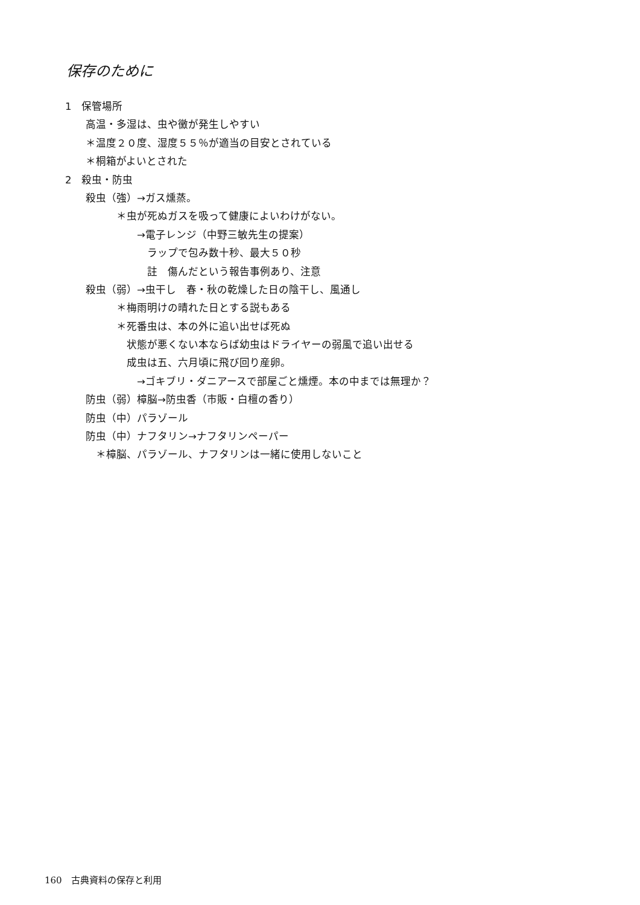保存のために
1　保管場所
　　高温・多湿は、虫や黴が発生しやすい
　　＊温度２０度、湿度５５％が適当の目安とされている
　　＊桐箱がよいとされた
2　殺虫・防虫
　　殺虫（強）→ガス燻蒸。
　　　　　＊虫が死ぬガスを吸って健康によいわけがない。
　　　　　　　→電子レンジ（中野三敏先生の提案）
　　　　　　　　ラップで包み数十秒、最大５０秒
　　　　　　　　註　傷んだという報告事例あり、注意
　　殺虫（弱）→虫干し　春・秋の乾燥した日の陰干し、風通し
　　　　　＊梅雨明けの晴れた日とする説もある
　　　　　＊死番虫は、本の外に追い出せば死ぬ
　　　　　　状態が悪くない本ならば幼虫はドライヤーの弱風で追い出せる
　　　　　　成虫は五、六月頃に飛び回り産卵。
　　　　　　　→ゴキブリ・ダニアースで部屋ごと燻煙。本の中までは無理か？
　　防虫（弱）樟脳→防虫香（市販・白檀の香り）
　　防虫（中）パラゾール
　　防虫（中）ナフタリン→ナフタリンペーパー
　　　＊樟脳、パラゾール、ナフタリンは一緒に使用しないこと
160　古典資料の保存と利用